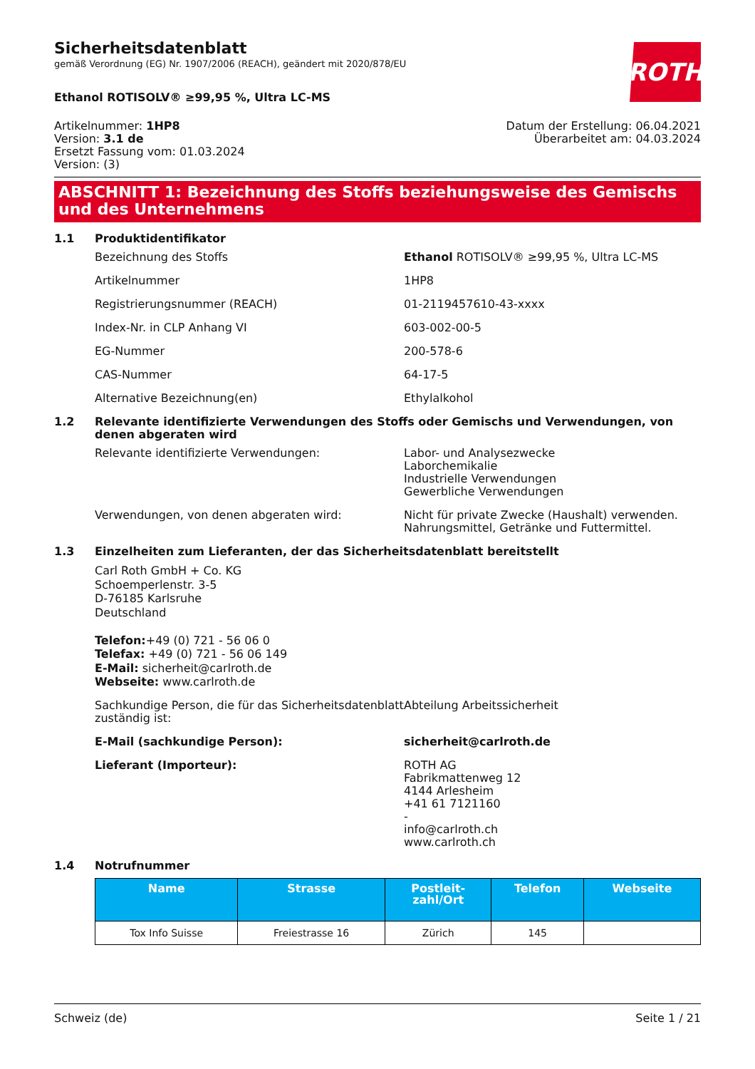ROTH
Sicherheitsdatenblatt
gemäß Verordnung (EG) Nr. 1907/2006 (REACH), geändert mit 2020/878/EU
Ethanol ROTISOLV® ≥99,95 %, Ultra LC-MS
Artikelnummer: 1HP8
Version: 3.1 de
Ersetzt Fassung vom: 01.03.2024
Version: (3)
Datum der Erstellung: 06.04.2021
Überarbeitet am: 04.03.2024
ABSCHNITT 1: Bezeichnung des Stoffs beziehungsweise des Gemischs und des Unternehmens
1.1 Produktidentifikator
Bezeichnung des Stoffs Ethanol ROTISOLV® ≥99,95 %, Ultra LC-MS
Artikelnummer 1HP8
Registrierungsnummer (REACH) 01-2119457610-43-xxxx
Index-Nr. in CLP Anhang VI 603-002-00-5
EG-Nummer 200-578-6
CAS-Nummer 64-17-5
Alternative Bezeichnung(en) Ethylalkohol
1.2 Relevante identifizierte Verwendungen des Stoffs oder Gemischs und Verwendungen, von denen abgeraten wird
Relevante identifizierte Verwendungen: Labor- und Analysezwecke
Laborchemikalie
Industrielle Verwendungen
Gewerbliche Verwendungen
Verwendungen, von denen abgeraten wird: Nicht für private Zwecke (Haushalt) verwenden.
Nahrungsmittel, Getränke und Futtermittel.
1.3 Einzelheiten zum Lieferanten, der das Sicherheitsdatenblatt bereitstellt
Carl Roth GmbH + Co. KG
Schoemperlenstr. 3-5
D-76185 Karlsruhe
Deutschland
Telefon:+49 (0) 721 - 56 06 0
Telefax: +49 (0) 721 - 56 06 149
E-Mail: sicherheit@carlroth.de
Webseite: www.carlroth.de
Sachkundige Person, die für das Sicherheitsdatenblatt zuständig ist:
Abteilung Arbeitssicherheit
E-Mail (sachkundige Person): sicherheit@carlroth.de
Lieferant (Importeur): ROTH AG
Fabrikmattenweg 12
4144 Arlesheim
+41 61 7121160
-
info@carlroth.ch
www.carlroth.ch
1.4 Notrufnummer
| Name | Strasse | Postleit- zahl/Ort | Telefon | Webseite |
| --- | --- | --- | --- | --- |
| Tox Info Suisse | Freiestrasse 16 | Zürich | 145 | |
Schweiz (de) Seite 1 / 21